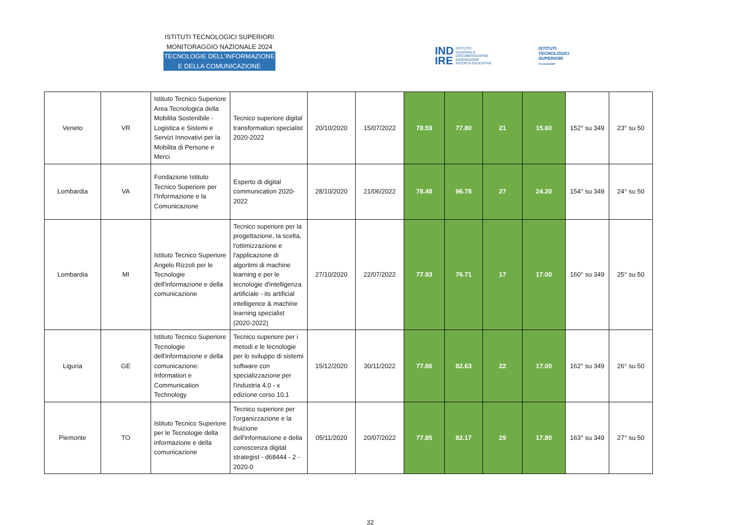ISTITUTI TECNOLOGICI SUPERIORI
MONITORAGGIO NAZIONALE 2024
TECNOLOGIE DELL’INFORMAZIONE
E DELLA COMUNICAZIONE
IND
IRE ISTITUTO
NAZIONALE
DOCUMENTAZIONE
INNOVAZIONE
RICERCA EDUCATIVA
ISTITUTI
TECNOLOGICI
SUPERIORI
ITS ACADEMY
| Veneto | VR | Istituto Tecnico Superiore Area Tecnologica della Mobilita Sostenibile - Logistica e Sistemi e Servizi Innovativi per la Mobilita di Persone e Merci | Tecnico superiore digital transformation specialist 2020-2022 | 20/10/2020 | 15/07/2022 | 78.59 | 77.80 | 21 | 15.60 | 152° su 349 | 23° su 50 |
| Lombardia | VA | Fondazione Istituto Tecnico Superiore per l'Informazione e la Comunicazione | Esperto di digital communication 2020-2022 | 28/10/2020 | 21/06/2022 | 78.48 | 96.78 | 27 | 24.20 | 154° su 349 | 24° su 50 |
| Lombardia | MI | Istituto Tecnico Superiore Angelo Rizzoli per le Tecnologie dell'informazione e della comunicazione | Tecnico superiore per la progettazione, la scelta, l'ottimizzazione e l'applicazione di algoritmi di machine learning e per le tecnologie d'intelligenza artificiale - its artificial intelligence & machine learning specialist (2020-2022) | 27/10/2020 | 22/07/2022 | 77.93 | 76.71 | 17 | 17.00 | 160° su 349 | 25° su 50 |
| Liguria | GE | Istituto Tecnico Superiore Tecnologie dell'informazione e della comunicazione: Information e Communication Technology | Tecnico superiore per i metodi e le tecnologie per lo sviluppo di sistemi software con specializzazione per l'industria 4.0 - x edizione corso 10.1 | 15/12/2020 | 30/11/2022 | 77.86 | 82.63 | 22 | 17.00 | 162° su 349 | 26° su 50 |
| Piemonte | TO | Istituto Tecnico Superiore per le Tecnologie della informazione e della comunicazione | Tecnico superiore per l'organizzazione e la fruizione dell'informazione e della conoscenza digital strategist - d68444 - 2 - 2020-0 | 05/11/2020 | 20/07/2022 | 77.85 | 82.17 | 29 | 17.80 | 163° su 349 | 27° su 50 |
32